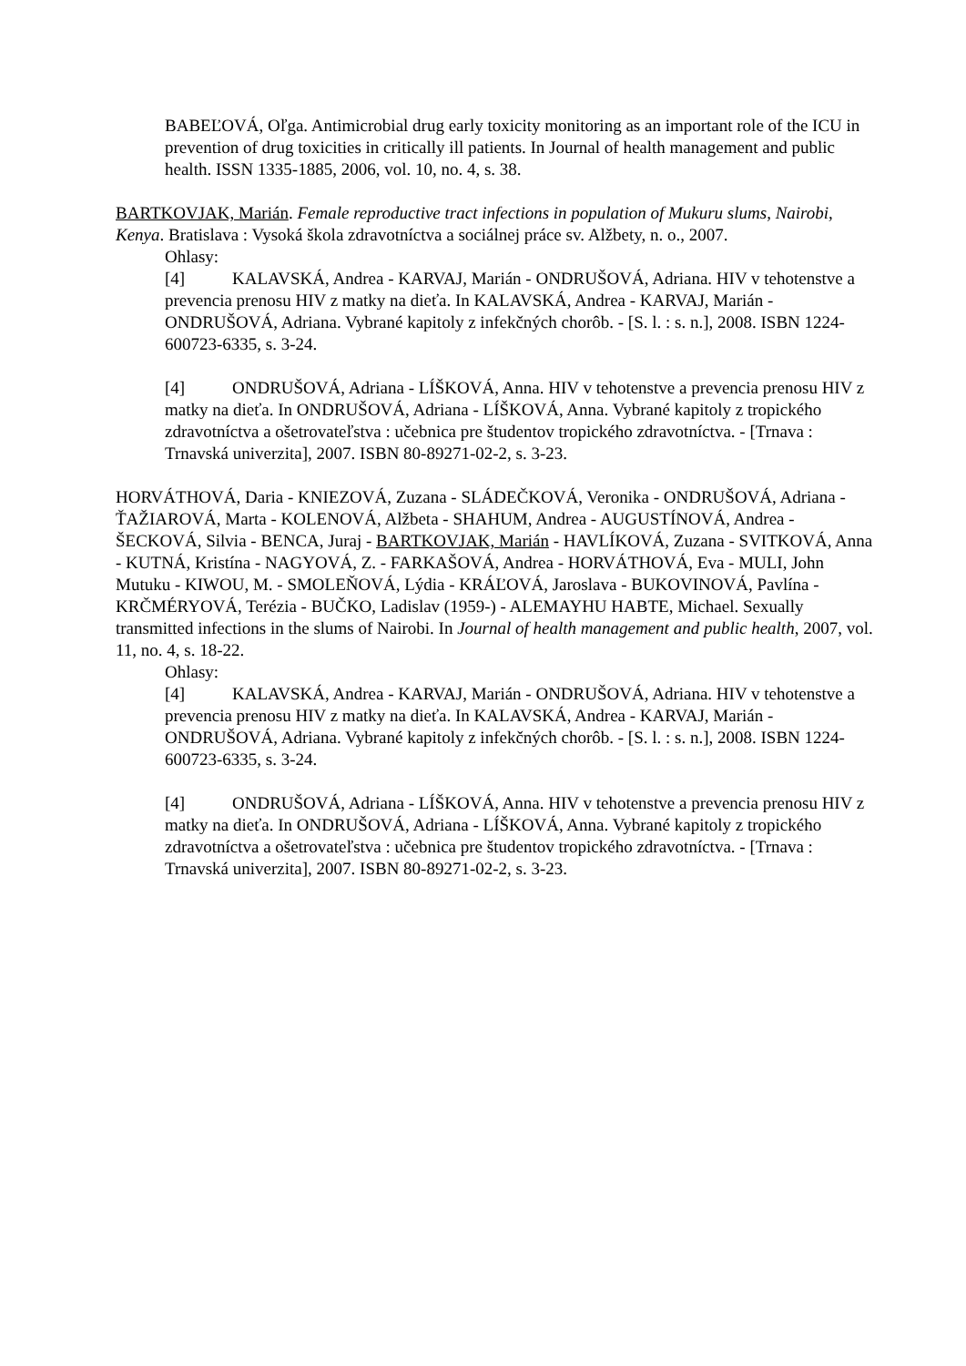BABEĽOVÁ, Oľga. Antimicrobial drug early toxicity monitoring as an important role of the ICU in prevention of drug toxicities in critically ill patients. In Journal of health management and public health. ISSN 1335-1885, 2006, vol. 10, no. 4, s. 38.
BARTKOVJAK, Marián. Female reproductive tract infections in population of Mukuru slums, Nairobi, Kenya. Bratislava : Vysoká škola zdravotníctva a sociálnej práce sv. Alžbety, n. o., 2007.
Ohlasy:
[4] KALAVSKÁ, Andrea - KARVAJ, Marián - ONDRUŠOVÁ, Adriana. HIV v tehotenstve a prevencia prenosu HIV z matky na dieťa. In KALAVSKÁ, Andrea - KARVAJ, Marián - ONDRUŠOVÁ, Adriana. Vybrané kapitoly z infekčných chorôb. - [S. l. : s. n.], 2008. ISBN 1224-600723-6335, s. 3-24.
[4] ONDRUŠOVÁ, Adriana - LÍŠKOVÁ, Anna. HIV v tehotenstve a prevencia prenosu HIV z matky na dieťa. In ONDRUŠOVÁ, Adriana - LÍŠKOVÁ, Anna. Vybrané kapitoly z tropického zdravotníctva a ošetrovateľstva : učebnica pre študentov tropického zdravotníctva. - [Trnava : Trnavská univerzita], 2007. ISBN 80-89271-02-2, s. 3-23.
HORVÁTHOVÁ, Daria - KNIEZOVÁ, Zuzana - SLÁDEČKOVÁ, Veronika - ONDRUŠOVÁ, Adriana - ŤAŽIAROVÁ, Marta - KOLENOVÁ, Alžbeta - SHAHUM, Andrea - AUGUSTÍNOVÁ, Andrea - ŠECKOVÁ, Silvia - BENCA, Juraj - BARTKOVJAK, Marián - HAVLÍKOVÁ, Zuzana - SVITKOVÁ, Anna - KUTNÁ, Kristína - NAGYOVÁ, Z. - FARKAŠOVÁ, Andrea - HORVÁTHOVÁ, Eva - MULI, John Mutuku - KIWOU, M. - SMOLEŇOVÁ, Lýdia - KRÁĽOVÁ, Jaroslava - BUKOVINOVÁ, Pavlína - KRČMÉRYOVÁ, Terézia - BUČKO, Ladislav (1959-) - ALEMAYHU HABTE, Michael. Sexually transmitted infections in the slums of Nairobi. In Journal of health management and public health, 2007, vol. 11, no. 4, s. 18-22.
Ohlasy:
[4] KALAVSKÁ, Andrea - KARVAJ, Marián - ONDRUŠOVÁ, Adriana. HIV v tehotenstve a prevencia prenosu HIV z matky na dieťa. In KALAVSKÁ, Andrea - KARVAJ, Marián - ONDRUŠOVÁ, Adriana. Vybrané kapitoly z infekčných chorôb. - [S. l. : s. n.], 2008. ISBN 1224-600723-6335, s. 3-24.
[4] ONDRUŠOVÁ, Adriana - LÍŠKOVÁ, Anna. HIV v tehotenstve a prevencia prenosu HIV z matky na dieťa. In ONDRUŠOVÁ, Adriana - LÍŠKOVÁ, Anna. Vybrané kapitoly z tropického zdravotníctva a ošetrovateľstva : učebnica pre študentov tropického zdravotníctva. - [Trnava : Trnavská univerzita], 2007. ISBN 80-89271-02-2, s. 3-23.